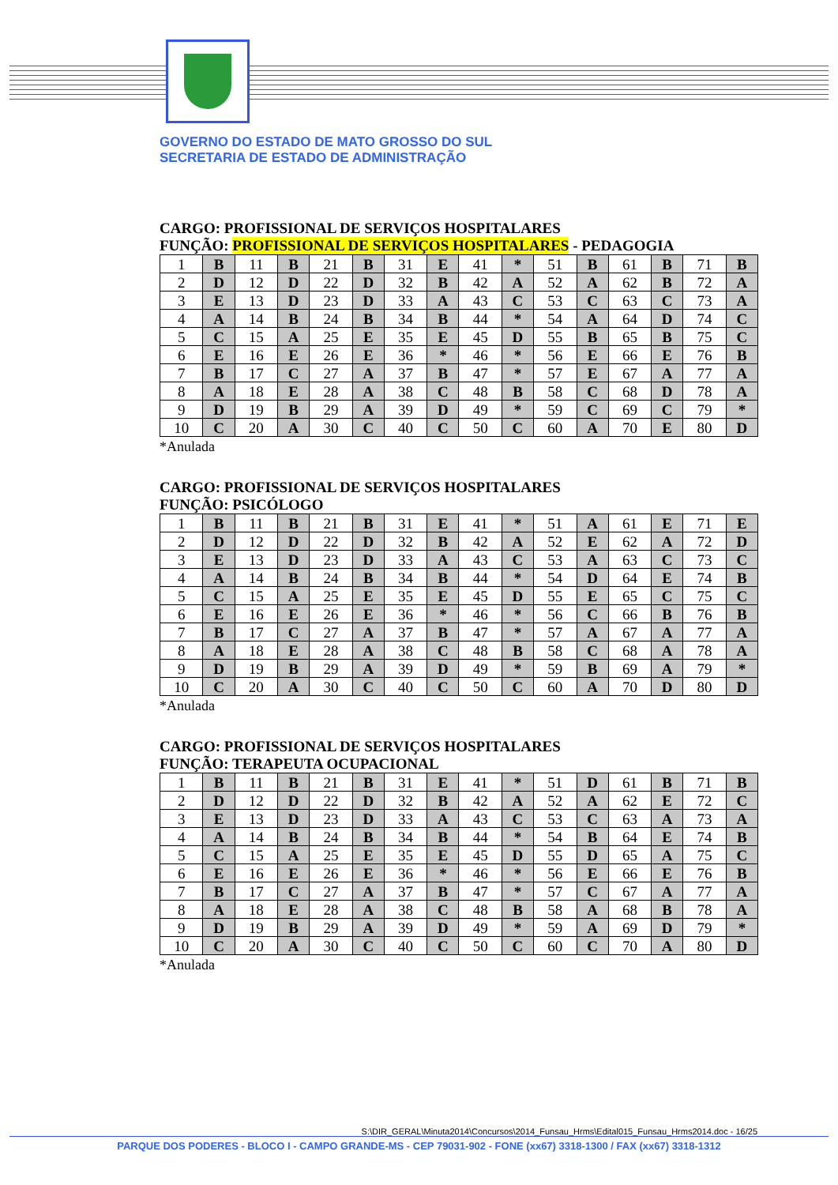GOVERNO DO ESTADO DE MATO GROSSO DO SUL
SECRETARIA DE ESTADO DE ADMINISTRAÇÃO
CARGO: PROFISSIONAL DE SERVIÇOS HOSPITALARES
FUNÇÃO: PROFISSIONAL DE SERVIÇOS HOSPITALARES - PEDAGOGIA
| 1 | B | 11 | B | 21 | B | 31 | E | 41 | * | 51 | B | 61 | B | 71 | B |
| 2 | D | 12 | D | 22 | D | 32 | B | 42 | A | 52 | A | 62 | B | 72 | A |
| 3 | E | 13 | D | 23 | D | 33 | A | 43 | C | 53 | C | 63 | C | 73 | A |
| 4 | A | 14 | B | 24 | B | 34 | B | 44 | * | 54 | A | 64 | D | 74 | C |
| 5 | C | 15 | A | 25 | E | 35 | E | 45 | D | 55 | B | 65 | B | 75 | C |
| 6 | E | 16 | E | 26 | E | 36 | * | 46 | * | 56 | E | 66 | E | 76 | B |
| 7 | B | 17 | C | 27 | A | 37 | B | 47 | * | 57 | E | 67 | A | 77 | A |
| 8 | A | 18 | E | 28 | A | 38 | C | 48 | B | 58 | C | 68 | D | 78 | A |
| 9 | D | 19 | B | 29 | A | 39 | D | 49 | * | 59 | C | 69 | C | 79 | * |
| 10 | C | 20 | A | 30 | C | 40 | C | 50 | C | 60 | A | 70 | E | 80 | D |
*Anulada
CARGO: PROFISSIONAL DE SERVIÇOS HOSPITALARES
FUNÇÃO: PSICÓLOGO
| 1 | B | 11 | B | 21 | B | 31 | E | 41 | * | 51 | A | 61 | E | 71 | E |
| 2 | D | 12 | D | 22 | D | 32 | B | 42 | A | 52 | E | 62 | A | 72 | D |
| 3 | E | 13 | D | 23 | D | 33 | A | 43 | C | 53 | A | 63 | C | 73 | C |
| 4 | A | 14 | B | 24 | B | 34 | B | 44 | * | 54 | D | 64 | E | 74 | B |
| 5 | C | 15 | A | 25 | E | 35 | E | 45 | D | 55 | E | 65 | C | 75 | C |
| 6 | E | 16 | E | 26 | E | 36 | * | 46 | * | 56 | C | 66 | B | 76 | B |
| 7 | B | 17 | C | 27 | A | 37 | B | 47 | * | 57 | A | 67 | A | 77 | A |
| 8 | A | 18 | E | 28 | A | 38 | C | 48 | B | 58 | C | 68 | A | 78 | A |
| 9 | D | 19 | B | 29 | A | 39 | D | 49 | * | 59 | B | 69 | A | 79 | * |
| 10 | C | 20 | A | 30 | C | 40 | C | 50 | C | 60 | A | 70 | D | 80 | D |
*Anulada
CARGO: PROFISSIONAL DE SERVIÇOS HOSPITALARES
FUNÇÃO: TERAPEUTA OCUPACIONAL
| 1 | B | 11 | B | 21 | B | 31 | E | 41 | * | 51 | D | 61 | B | 71 | B |
| 2 | D | 12 | D | 22 | D | 32 | B | 42 | A | 52 | A | 62 | E | 72 | C |
| 3 | E | 13 | D | 23 | D | 33 | A | 43 | C | 53 | C | 63 | A | 73 | A |
| 4 | A | 14 | B | 24 | B | 34 | B | 44 | * | 54 | B | 64 | E | 74 | B |
| 5 | C | 15 | A | 25 | E | 35 | E | 45 | D | 55 | D | 65 | A | 75 | C |
| 6 | E | 16 | E | 26 | E | 36 | * | 46 | * | 56 | E | 66 | E | 76 | B |
| 7 | B | 17 | C | 27 | A | 37 | B | 47 | * | 57 | C | 67 | A | 77 | A |
| 8 | A | 18 | E | 28 | A | 38 | C | 48 | B | 58 | A | 68 | B | 78 | A |
| 9 | D | 19 | B | 29 | A | 39 | D | 49 | * | 59 | A | 69 | D | 79 | * |
| 10 | C | 20 | A | 30 | C | 40 | C | 50 | C | 60 | C | 70 | A | 80 | D |
*Anulada
S:\DIR_GERAL\Minuta2014\Concursos\2014_Funsau_Hrms\Edital015_Funsau_Hrms2014.doc - 16/25
PARQUE DOS PODERES - BLOCO I - CAMPO GRANDE-MS - CEP 79031-902 - FONE (xx67) 3318-1300 / FAX (xx67) 3318-1312